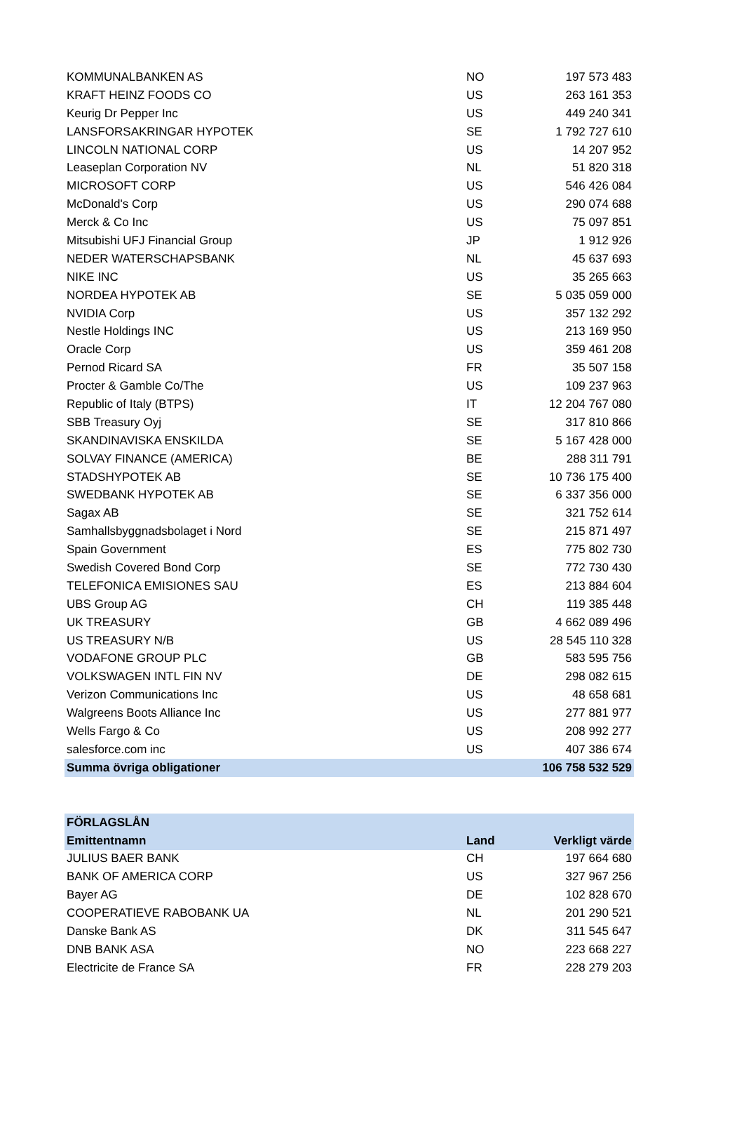| KOMMUNALBANKEN AS | NO | 197 573 483 |
| KRAFT HEINZ FOODS CO | US | 263 161 353 |
| Keurig Dr Pepper Inc | US | 449 240 341 |
| LANSFORSAKRINGAR HYPOTEK | SE | 1 792 727 610 |
| LINCOLN NATIONAL CORP | US | 14 207 952 |
| Leaseplan Corporation NV | NL | 51 820 318 |
| MICROSOFT CORP | US | 546 426 084 |
| McDonald's Corp | US | 290 074 688 |
| Merck & Co Inc | US | 75 097 851 |
| Mitsubishi UFJ Financial Group | JP | 1 912 926 |
| NEDER WATERSCHAPSBANK | NL | 45 637 693 |
| NIKE INC | US | 35 265 663 |
| NORDEA HYPOTEK AB | SE | 5 035 059 000 |
| NVIDIA Corp | US | 357 132 292 |
| Nestle Holdings INC | US | 213 169 950 |
| Oracle Corp | US | 359 461 208 |
| Pernod Ricard SA | FR | 35 507 158 |
| Procter & Gamble Co/The | US | 109 237 963 |
| Republic of Italy (BTPS) | IT | 12 204 767 080 |
| SBB Treasury Oyj | SE | 317 810 866 |
| SKANDINAVISKA ENSKILDA | SE | 5 167 428 000 |
| SOLVAY FINANCE (AMERICA) | BE | 288 311 791 |
| STADSHYPOTEK AB | SE | 10 736 175 400 |
| SWEDBANK HYPOTEK AB | SE | 6 337 356 000 |
| Sagax AB | SE | 321 752 614 |
| Samhallsbyggnadsbolaget i Nord | SE | 215 871 497 |
| Spain Government | ES | 775 802 730 |
| Swedish Covered Bond Corp | SE | 772 730 430 |
| TELEFONICA EMISIONES SAU | ES | 213 884 604 |
| UBS Group AG | CH | 119 385 448 |
| UK TREASURY | GB | 4 662 089 496 |
| US TREASURY N/B | US | 28 545 110 328 |
| VODAFONE GROUP PLC | GB | 583 595 756 |
| VOLKSWAGEN INTL FIN NV | DE | 298 082 615 |
| Verizon Communications Inc | US | 48 658 681 |
| Walgreens Boots Alliance Inc | US | 277 881 977 |
| Wells Fargo & Co | US | 208 992 277 |
| salesforce.com inc | US | 407 386 674 |
| Summa övriga obligationer | | 106 758 532 529 |
| FÖRLAGSLÅN | | |
| --- | --- | --- |
| Emittentnamn | Land | Verkligt värde |
| JULIUS BAER BANK | CH | 197 664 680 |
| BANK OF AMERICA CORP | US | 327 967 256 |
| Bayer AG | DE | 102 828 670 |
| COOPERATIEVE RABOBANK UA | NL | 201 290 521 |
| Danske Bank AS | DK | 311 545 647 |
| DNB BANK ASA | NO | 223 668 227 |
| Electricite de France SA | FR | 228 279 203 |